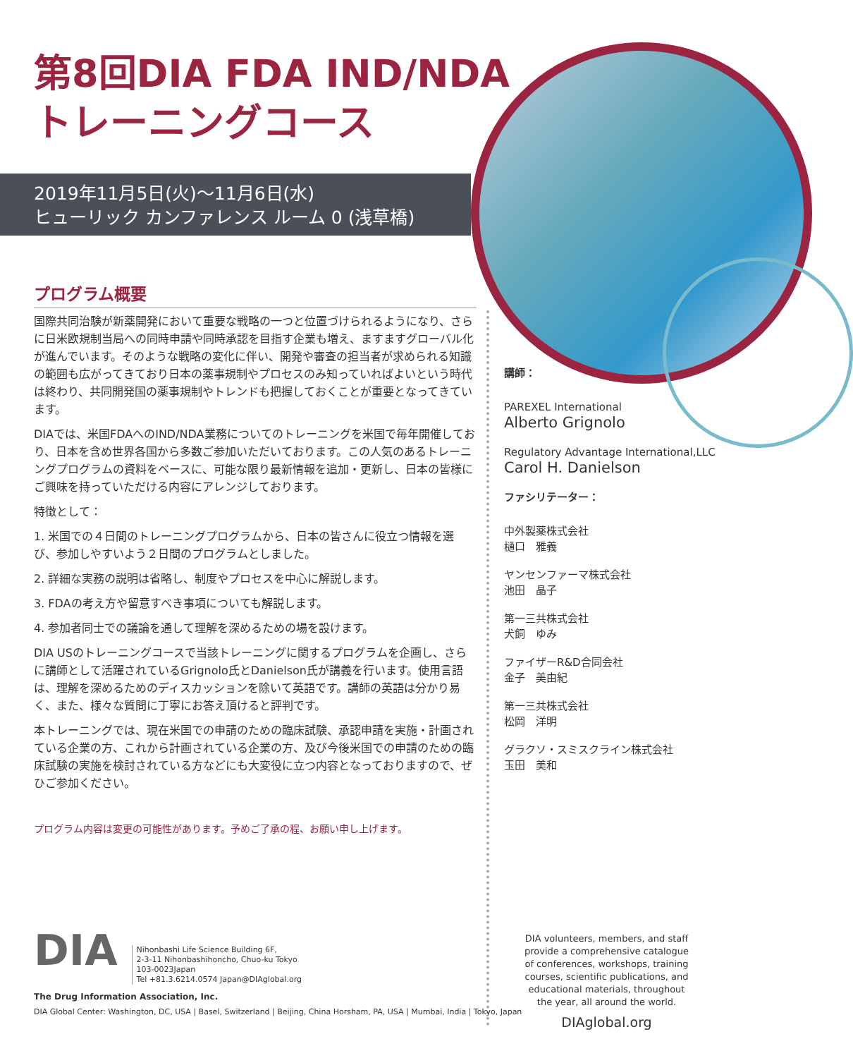第8回DIA FDA IND/NDA
トレーニングコース
2019年11月5日(火)～11月6日(水)
ヒューリック カンファレンス ルーム 0 (浅草橋)
プログラム概要
国際共同治験が新薬開発において重要な戦略の一つと位置づけられるようになり、さらに日米欧規制当局への同時申請や同時承認を目指す企業も増え、ますますグローバル化が進んでいます。そのような戦略の変化に伴い、開発や審査の担当者が求められる知識の範囲も広がってきており日本の薬事規制やプロセスのみ知っていればよいという時代は終わり、共同開発国の薬事規制やトレンドも把握しておくことが重要となってきています。
DIAでは、米国FDAへのIND/NDA業務についてのトレーニングを米国で毎年開催しており、日本を含め世界各国から多数ご参加いただいております。この人気のあるトレーニングプログラムの資料をベースに、可能な限り最新情報を追加・更新し、日本の皆様にご興味を持っていただける内容にアレンジしております。
特徴として：
1. 米国での４日間のトレーニングプログラムから、日本の皆さんに役立つ情報を選び、参加しやすいよう２日間のプログラムとしました。
2. 詳細な実務の説明は省略し、制度やプロセスを中心に解説します。
3. FDAの考え方や留意すべき事項についても解説します。
4. 参加者同士での議論を通して理解を深めるための場を設けます。
DIA USのトレーニングコースで当該トレーニングに関するプログラムを企画し、さらに講師として活躍されているGrignolo氏とDanielson氏が講義を行います。使用言語は、理解を深めるためのディスカッションを除いて英語です。講師の英語は分かり易く、また、様々な質問に丁寧にお答え頂けると評判です。
本トレーニングでは、現在米国での申請のための臨床試験、承認申請を実施・計画されている企業の方、これから計画されている企業の方、及び今後米国での申請のための臨床試験の実施を検討されている方などにも大変役に立つ内容となっておりますので、ぜひご参加ください。
プログラム内容は変更の可能性があります。予めご了承の程、お願い申し上げます。
講師：
PAREXEL International
Alberto Grignolo
Regulatory Advantage International,LLC
Carol H. Danielson
ファシリテーター：
中外製薬株式会社
樋口　雅義
ヤンセンファーマ株式会社
池田　晶子
第一三共株式会社
犬飼　ゆみ
ファイザーR&D合同会社
金子　美由紀
第一三共株式会社
松岡　洋明
グラクソ・スミスクライン株式会社
玉田　美和
DIA Nihonbashi Life Science Building 6F,
2-3-11 Nihonbashihoncho, Chuo-ku Tokyo
103-0023Japan
Tel +81.3.6214.0574 Japan@DIAglobal.org
The Drug Information Association, Inc.
DIA Global Center: Washington, DC, USA | Basel, Switzerland | Beijing, China Horsham, PA, USA | Mumbai, India | Tokyo, Japan
DIA volunteers, members, and staff provide a comprehensive catalogue of conferences, workshops, training courses, scientific publications, and educational materials, throughout the year, all around the world.
DIAglobal.org